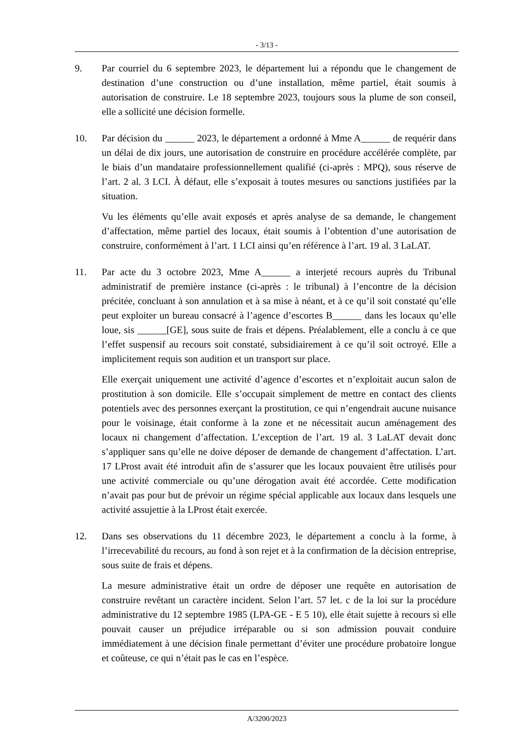- 3/13 -
9. Par courriel du 6 septembre 2023, le département lui a répondu que le changement de destination d’une construction ou d’une installation, même partiel, était soumis à autorisation de construire. Le 18 septembre 2023, toujours sous la plume de son conseil, elle a sollicité une décision formelle.
10. Par décision du ______ 2023, le département a ordonné à Mme A______ de requérir dans un délai de dix jours, une autorisation de construire en procédure accélérée complète, par le biais d’un mandataire professionnellement qualifié (ci-après : MPQ), sous réserve de l’art. 2 al. 3 LCI. À défaut, elle s’exposait à toutes mesures ou sanctions justifiées par la situation.
Vu les éléments qu’elle avait exposés et après analyse de sa demande, le changement d’affectation, même partiel des locaux, était soumis à l’obtention d’une autorisation de construire, conformément à l’art. 1 LCI ainsi qu’en référence à l’art. 19 al. 3 LaLAT.
11. Par acte du 3 octobre 2023, Mme A______ a interjeté recours auprès du Tribunal administratif de première instance (ci-après : le tribunal) à l’encontre de la décision précitée, concluant à son annulation et à sa mise à néant, et à ce qu’il soit constaté qu’elle peut exploiter un bureau consacré à l’agence d’escortes B______ dans les locaux qu’elle loue, sis ______[GE], sous suite de frais et dépens. Préalablement, elle a conclu à ce que l’effet suspensif au recours soit constaté, subsidiairement à ce qu’il soit octroyé. Elle a implicitement requis son audition et un transport sur place.
Elle exerçait uniquement une activité d’agence d’escortes et n’exploitait aucun salon de prostitution à son domicile. Elle s’occupait simplement de mettre en contact des clients potentiels avec des personnes exerçant la prostitution, ce qui n’engendrait aucune nuisance pour le voisinage, était conforme à la zone et ne nécessitait aucun aménagement des locaux ni changement d’affectation. L’exception de l’art. 19 al. 3 LaLAT devait donc s’appliquer sans qu’elle ne doive déposer de demande de changement d’affectation. L’art. 17 LProst avait été introduit afin de s’assurer que les locaux pouvaient être utilisés pour une activité commerciale ou qu’une dérogation avait été accordée. Cette modification n’avait pas pour but de prévoir un régime spécial applicable aux locaux dans lesquels une activité assujettie à la LProst était exercée.
12. Dans ses observations du 11 décembre 2023, le département a conclu à la forme, à l’irrecevabilité du recours, au fond à son rejet et à la confirmation de la décision entreprise, sous suite de frais et dépens.
La mesure administrative était un ordre de déposer une requête en autorisation de construire revêtant un caractère incident. Selon l’art. 57 let. c de la loi sur la procédure administrative du 12 septembre 1985 (LPA-GE - E 5 10), elle était sujette à recours si elle pouvait causer un préjudice irréparable ou si son admission pouvait conduire immédiatement à une décision finale permettant d’éviter une procédure probatoire longue et coûteuse, ce qui n’était pas le cas en l’espèce.
A/3200/2023